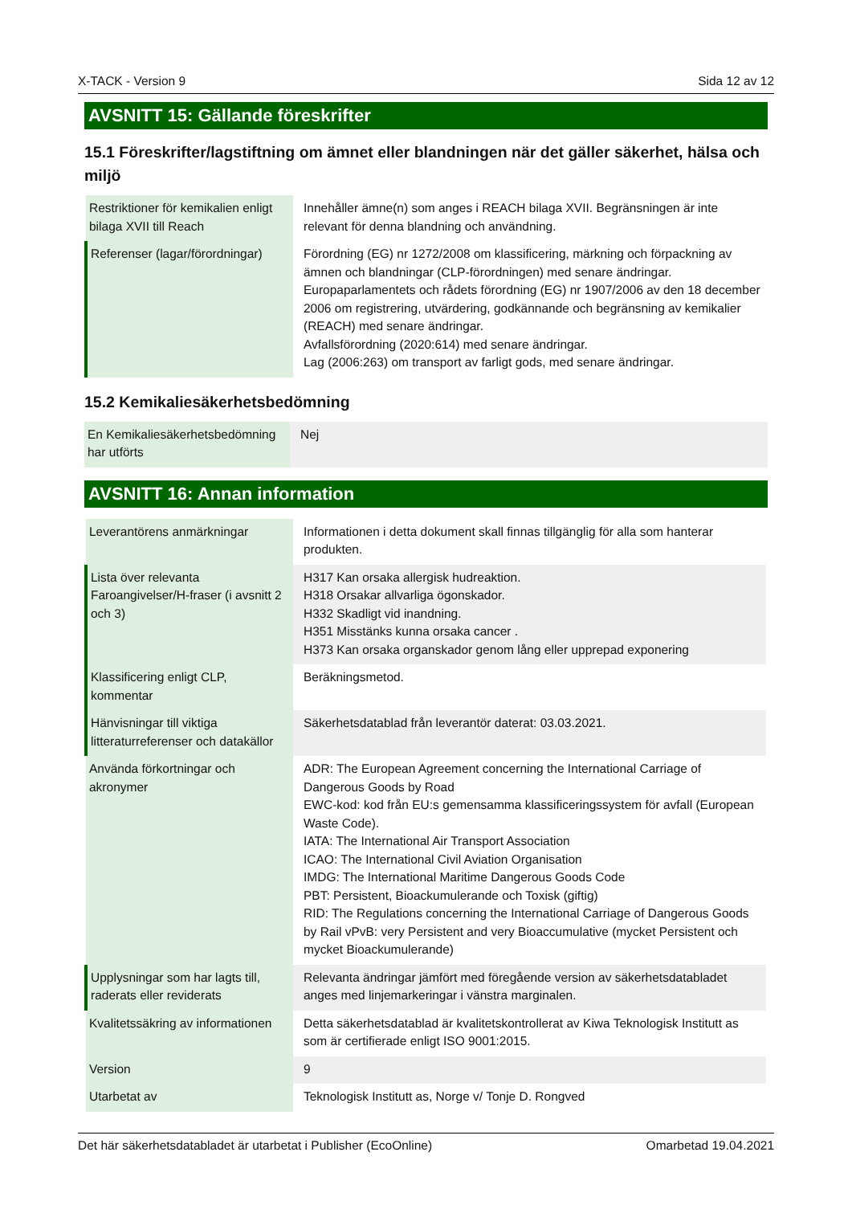X-TACK - Version 9 Sida 12 av 12
AVSNITT 15: Gällande föreskrifter
15.1 Föreskrifter/lagstiftning om ämnet eller blandningen när det gäller säkerhet, hälsa och miljö
| Restriktioner för kemikalien enligt bilaga XVII till Reach | Innehåller ämne(n) som anges i REACH bilaga XVII. Begränsningen är inte relevant för denna blandning och användning. |
| Referenser (lagar/förordningar) | Förordning (EG) nr 1272/2008 om klassificering, märkning och förpackning av ämnen och blandningar (CLP-förordningen) med senare ändringar. Europaparlamentets och rådets förordning (EG) nr 1907/2006 av den 18 december 2006 om registrering, utvärdering, godkännande och begränsning av kemikalier (REACH) med senare ändringar. Avfallsförordning (2020:614) med senare ändringar. Lag (2006:263) om transport av farligt gods, med senare ändringar. |
15.2 Kemikaliesäkerhetsbedömning
| En Kemikaliesäkerhetsbedömning har utförts | Nej |
AVSNITT 16: Annan information
| Leverantörens anmärkningar | Informationen i detta dokument skall finnas tillgänglig för alla som hanterar produkten. |
| Lista över relevanta Faroangivelser/H-fraser (i avsnitt 2 och 3) | H317 Kan orsaka allergisk hudreaktion. H318 Orsakar allvarliga ögonskador. H332 Skadligt vid inandning. H351 Misstänks kunna orsaka cancer . H373 Kan orsaka organskador genom lång eller upprepad exponering |
| Klassificering enligt CLP, kommentar | Beräkningsmetod. |
| Hänvisningar till viktiga litteraturreferenser och datakällor | Säkerhetsdatablad från leverantör daterat: 03.03.2021. |
| Använda förkortningar och akronymer | ADR: The European Agreement concerning the International Carriage of Dangerous Goods by Road EWC-kod: kod från EU:s gemensamma klassificeringssystem för avfall (European Waste Code). IATA: The International Air Transport Association ICAO: The International Civil Aviation Organisation IMDG: The International Maritime Dangerous Goods Code PBT: Persistent, Bioackumulerande och Toxisk (giftig) RID: The Regulations concerning the International Carriage of Dangerous Goods by Rail vPvB: very Persistent and very Bioaccumulative (mycket Persistent och mycket Bioackumulerande) |
| Upplysningar som har lagts till, raderats eller reviderats | Relevanta ändringar jämfört med föregående version av säkerhetsdatabladet anges med linjemarkeringar i vänstra marginalen. |
| Kvalitetssäkring av informationen | Detta säkerhetsdatablad är kvalitetskontrollerat av Kiwa Teknologisk Institutt as som är certifierade enligt ISO 9001:2015. |
| Version | 9 |
| Utarbetat av | Teknologisk Institutt as, Norge v/ Tonje D. Rongved |
Det här säkerhetsdatabladet är utarbetat i Publisher (EcoOnline) Omarbetad 19.04.2021